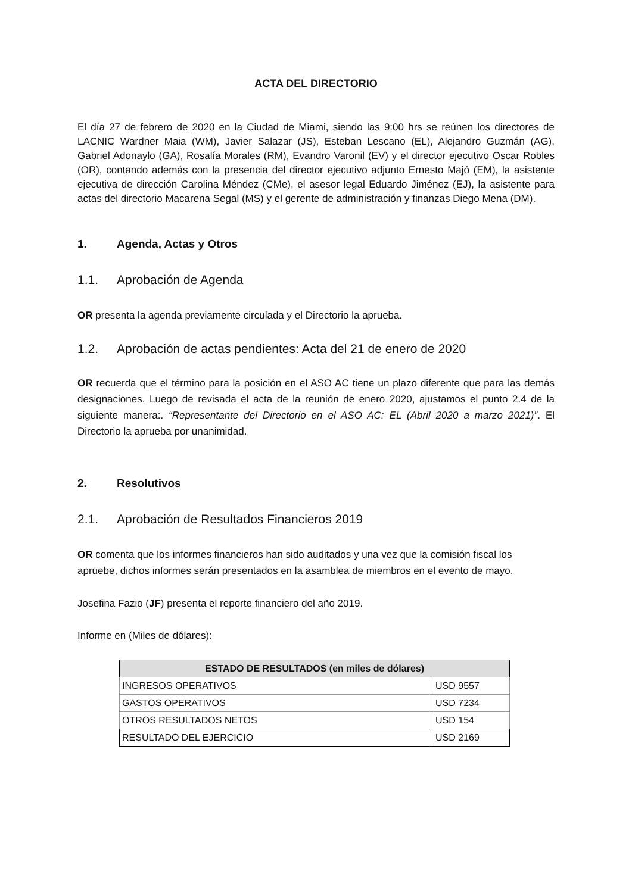ACTA DEL DIRECTORIO
El día 27 de febrero de 2020 en la Ciudad de Miami, siendo las 9:00 hrs se reúnen los directores de LACNIC Wardner Maia (WM), Javier Salazar (JS), Esteban Lescano (EL), Alejandro Guzmán (AG), Gabriel Adonaylo (GA), Rosalía Morales (RM), Evandro Varonil (EV) y el director ejecutivo Oscar Robles (OR), contando además con la presencia del director ejecutivo adjunto Ernesto Majó (EM), la asistente ejecutiva de dirección Carolina Méndez (CMe), el asesor legal Eduardo Jiménez (EJ), la asistente para actas del directorio Macarena Segal (MS) y el gerente de administración y finanzas Diego Mena (DM).
1. Agenda, Actas y Otros
1.1. Aprobación de Agenda
OR presenta la agenda previamente circulada y el Directorio la aprueba.
1.2. Aprobación de actas pendientes: Acta del 21 de enero de 2020
OR recuerda que el término para la posición en el ASO AC tiene un plazo diferente que para las demás designaciones. Luego de revisada el acta de la reunión de enero 2020, ajustamos el punto 2.4 de la siguiente manera:. “Representante del Directorio en el ASO AC: EL (Abril 2020 a marzo 2021)”. El Directorio la aprueba por unanimidad.
2. Resolutivos
2.1. Aprobación de Resultados Financieros 2019
OR comenta que los informes financieros han sido auditados y una vez que la comisión fiscal los apruebe, dichos informes serán presentados en la asamblea de miembros en el evento de mayo.
Josefina Fazio (JF) presenta el reporte financiero del año 2019.
Informe en (Miles de dólares):
| ESTADO DE RESULTADOS (en miles de dólares) | |
| --- | --- |
| INGRESOS OPERATIVOS | USD 9557 |
| GASTOS OPERATIVOS | USD 7234 |
| OTROS RESULTADOS NETOS | USD 154 |
| RESULTADO DEL EJERCICIO | USD 2169 |